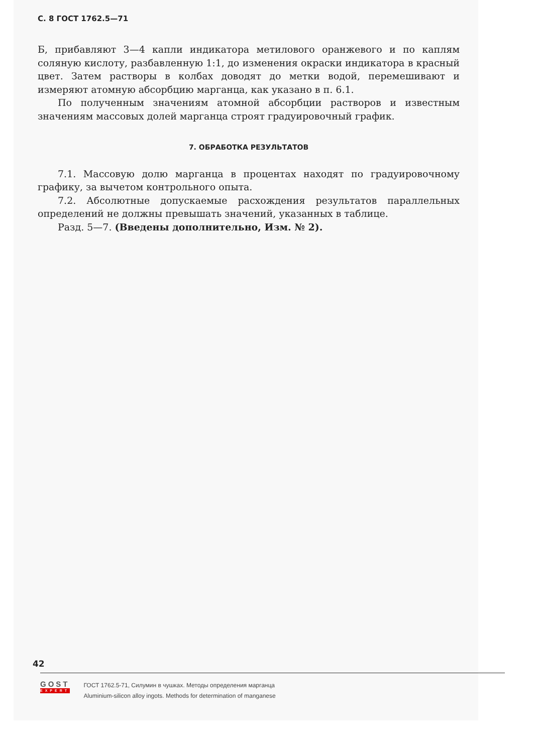С. 8 ГОСТ 1762.5—71
Б, прибавляют 3—4 капли индикатора метилового оранжевого и по каплям соляную кислоту, разбавленную 1:1, до изменения окраски индикатора в красный цвет. Затем растворы в колбах доводят до метки водой, перемешивают и измеряют атомную абсорбцию марганца, как указано в п. 6.1.
По полученным значениям атомной абсорбции растворов и известным значениям массовых долей марганца строят градуировочный график.
7. ОБРАБОТКА РЕЗУЛЬТАТОВ
7.1. Массовую долю марганца в процентах находят по градуировочному графику, за вычетом контрольного опыта.
7.2. Абсолютные допускаемые расхождения результатов параллельных определений не должны превышать значений, указанных в таблице.
Разд. 5—7. (Введены дополнительно, Изм. № 2).
42
GOST
EXPERT
ГОСТ 1762.5-71, Силумин в чушках. Методы определения марганца
Aluminium-silicon alloy ingots. Methods for determination of manganese